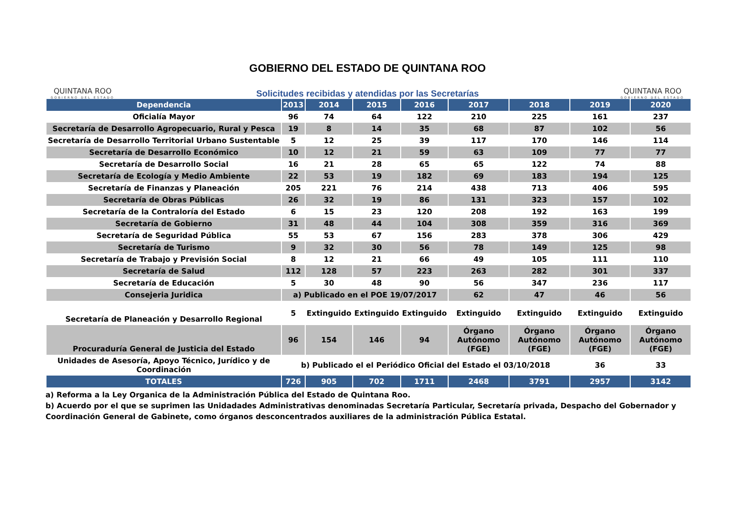QUINTANA ROO
GOBIERNO DEL ESTADO
GOBIERNO DEL ESTADO DE QUINTANA ROO
Solicitudes recibidas y atendidas por las Secretarías
QUINTANA ROO
GOBIERNO DEL ESTADO
| Dependencia | 2013 | 2014 | 2015 | 2016 | 2017 | 2018 | 2019 | 2020 |
| --- | --- | --- | --- | --- | --- | --- | --- | --- |
| Oficialía Mayor | 96 | 74 | 64 | 122 | 210 | 225 | 161 | 237 |
| Secretaría de Desarrollo Agropecuario, Rural y Pesca | 19 | 8 | 14 | 35 | 68 | 87 | 102 | 56 |
| Secretaría de Desarrollo Territorial Urbano Sustentable | 5 | 12 | 25 | 39 | 117 | 170 | 146 | 114 |
| Secretaría de Desarrollo Económico | 10 | 12 | 21 | 59 | 63 | 109 | 77 | 77 |
| Secretaría de Desarrollo Social | 16 | 21 | 28 | 65 | 65 | 122 | 74 | 88 |
| Secretaría de Ecología y Medio Ambiente | 22 | 53 | 19 | 182 | 69 | 183 | 194 | 125 |
| Secretaría de Finanzas y Planeación | 205 | 221 | 76 | 214 | 438 | 713 | 406 | 595 |
| Secretaría de Obras Públicas | 26 | 32 | 19 | 86 | 131 | 323 | 157 | 102 |
| Secretaría de la Contraloría del Estado | 6 | 15 | 23 | 120 | 208 | 192 | 163 | 199 |
| Secretaría de Gobierno | 31 | 48 | 44 | 104 | 308 | 359 | 316 | 369 |
| Secretaría de Seguridad Pública | 55 | 53 | 67 | 156 | 283 | 378 | 306 | 429 |
| Secretaría de Turismo | 9 | 32 | 30 | 56 | 78 | 149 | 125 | 98 |
| Secretaría de Trabajo y Previsión Social | 8 | 12 | 21 | 66 | 49 | 105 | 111 | 110 |
| Secretaría de Salud | 112 | 128 | 57 | 223 | 263 | 282 | 301 | 337 |
| Secretaría de Educación | 5 | 30 | 48 | 90 | 56 | 347 | 236 | 117 |
| Consejeria Juridica | a) Publicado en el POE 19/07/2017 | | | | 62 | 47 | 46 | 56 |
| Secretaría de Planeación y Desarrollo Regional | 5 | Extinguido | Extinguido | Extinguido | Extinguido | Extinguido | Extinguido | Extinguido |
| Procuraduría General de Justicia del Estado | 96 | 154 | 146 | 94 | Órgano Autónomo (FGE) | Órgano Autónomo (FGE) | Órgano Autónomo (FGE) | Órgano Autónomo (FGE) |
| Unidades de Asesoría, Apoyo Técnico, Jurídico y de Coordinación | b) Publicado el el Periódico Oficial del Estado el 03/10/2018 | | | | | | 36 | 33 |
| TOTALES | 726 | 905 | 702 | 1711 | 2468 | 3791 | 2957 | 3142 |
a) Reforma a la Ley Organica de la Administración Pública del Estado de Quintana Roo.
b) Acuerdo por el que se suprimen las Unidadades Administrativas denominadas Secretaría Particular, Secretaría privada, Despacho del Gobernador y Coordinación General de Gabinete, como órganos desconcentrados auxiliares de la administración Pública Estatal.